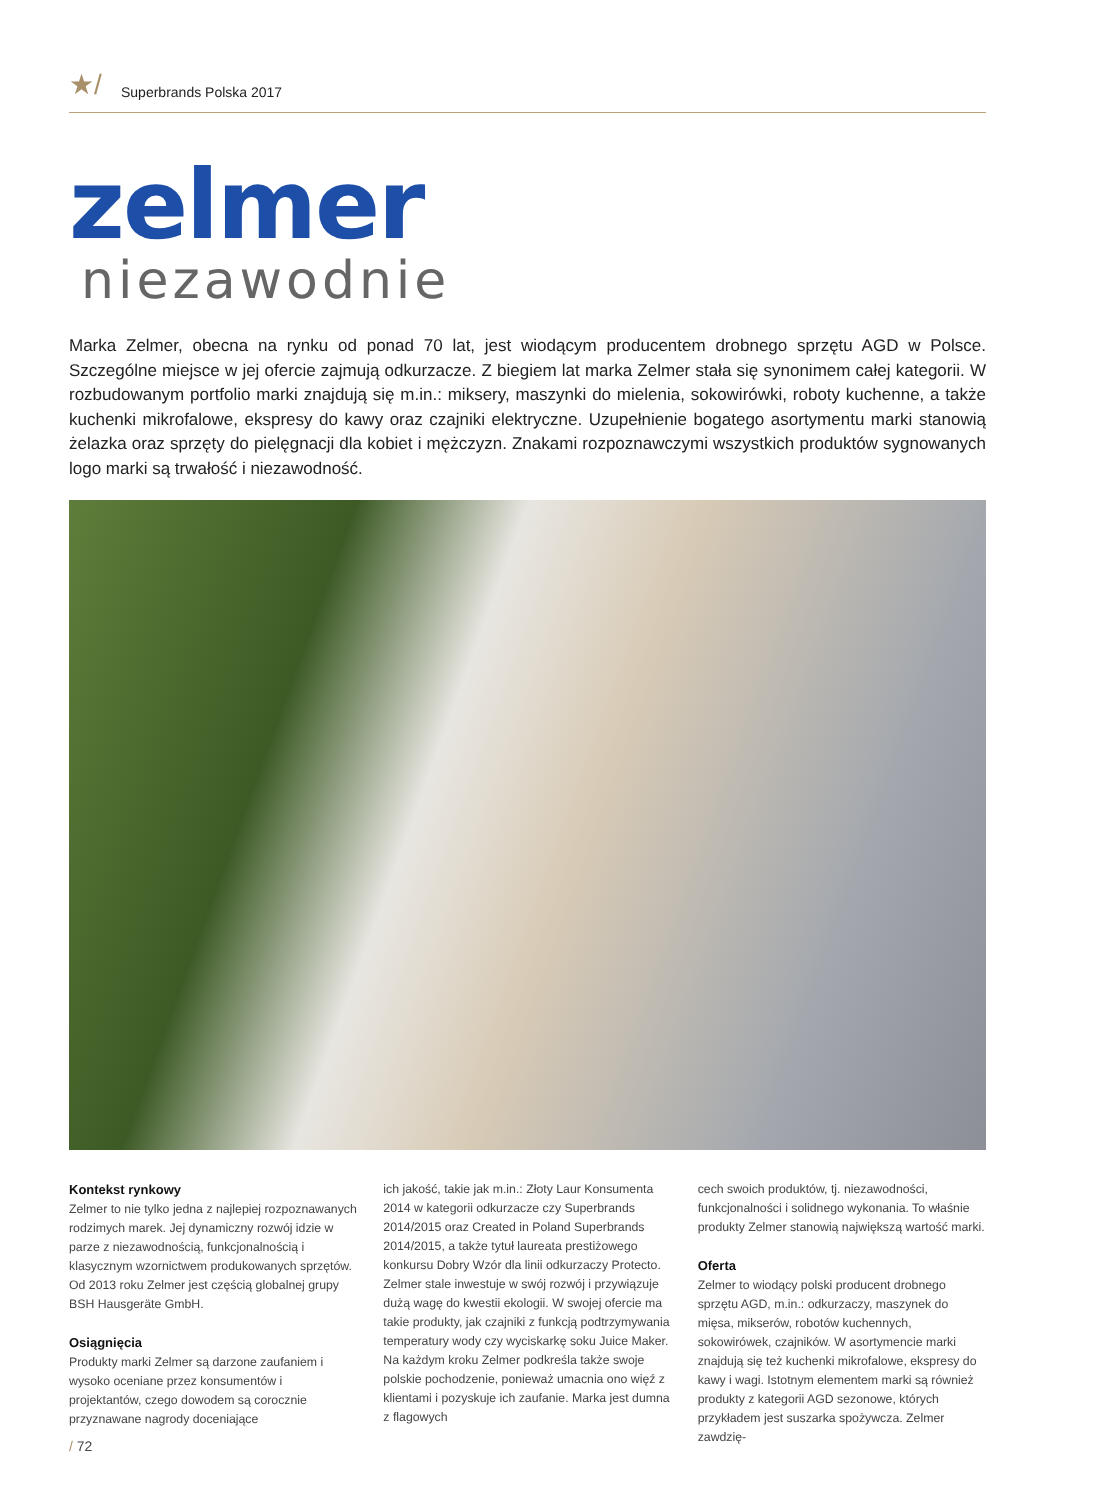★/ Superbrands Polska 2017
zelmer
niezawodnie
Marka Zelmer, obecna na rynku od ponad 70 lat, jest wiodącym producentem drobnego sprzętu AGD w Polsce. Szczególne miejsce w jej ofercie zajmują odkurzacze. Z biegiem lat marka Zelmer stała się synonimem całej kategorii. W rozbudowanym portfolio marki znajdują się m.in.: miksery, maszynki do mielenia, sokowirówki, roboty kuchenne, a także kuchenki mikrofalowe, ekspresy do kawy oraz czajniki elektryczne. Uzupełnienie bogatego asortymentu marki stanowią żelazka oraz sprzęty do pielęgnacji dla kobiet i mężczyzn. Znakami rozpoznawczymi wszystkich produktów sygnowanych logo marki są trwałość i niezawodność.
Kontekst rynkowy
Zelmer to nie tylko jedna z najlepiej rozpoznawanych rodzimych marek. Jej dynamiczny rozwój idzie w parze z niezawodnością, funkcjonalnością i klasycznym wzornictwem produkowanych sprzętów.
Od 2013 roku Zelmer jest częścią globalnej grupy BSH Hausgeräte GmbH.
Osiągnięcia
Produkty marki Zelmer są darzone zaufaniem i wysoko oceniane przez konsumentów i projektantów, czego dowodem są corocznie przyznawane nagrody doceniające
ich jakość, takie jak m.in.: Złoty Laur Konsumenta 2014 w kategorii odkurzacze czy Superbrands 2014/2015 oraz Created in Poland Superbrands 2014/2015, a także tytuł laureata prestiżowego konkursu Dobry Wzór dla linii odkurzaczy Protecto.
Zelmer stale inwestuje w swój rozwój i przywiązuje dużą wagę do kwestii ekologii. W swojej ofercie ma takie produkty, jak czajniki z funkcją podtrzymywania temperatury wody czy wyciskarkę soku Juice Maker.
Na każdym kroku Zelmer podkreśla także swoje polskie pochodzenie, ponieważ umacnia ono więź z klientami i pozyskuje ich zaufanie. Marka jest dumna z flagowych
cech swoich produktów, tj. niezawodności, funkcjonalności i solidnego wykonania. To właśnie produkty Zelmer stanowią największą wartość marki.
Oferta
Zelmer to wiodący polski producent drobnego sprzętu AGD, m.in.: odkurzaczy, maszynek do mięsa, mikserów, robotów kuchennych, sokowirówek, czajników. W asortymencie marki znajdują się też kuchenki mikrofalowe, ekspresy do kawy i wagi. Istotnym elementem marki są również produkty z kategorii AGD sezonowe, których przykładem jest suszarka spożywcza. Zelmer zawdzię-
/ 72